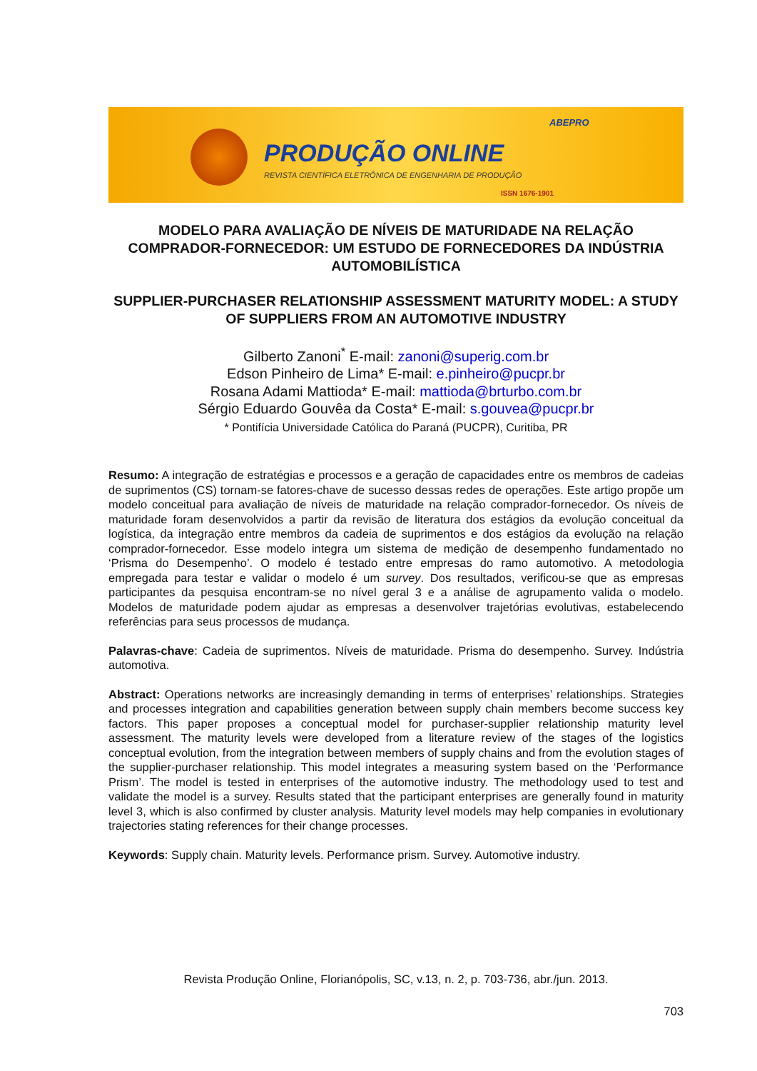ABEPRO
PRODUÇÃO ONLINE
REVISTA CIENTÍFICA ELETRÔNICA DE ENGENHARIA DE PRODUÇÃO
ISSN 1676-1901
MODELO PARA AVALIAÇÃO DE NÍVEIS DE MATURIDADE NA RELAÇÃO COMPRADOR-FORNECEDOR: UM ESTUDO DE FORNECEDORES DA INDÚSTRIA AUTOMOBILÍSTICA
SUPPLIER-PURCHASER RELATIONSHIP ASSESSMENT MATURITY MODEL: A STUDY OF SUPPLIERS FROM AN AUTOMOTIVE INDUSTRY
Gilberto Zanoni<sup>*</sup> E-mail: zanoni@superig.com.br
Edson Pinheiro de Lima* E-mail: e.pinheiro@pucpr.br
Rosana Adami Mattioda* E-mail: mattioda@brturbo.com.br
Sérgio Eduardo Gouvêa da Costa* E-mail: s.gouvea@pucpr.br
* Pontifícia Universidade Católica do Paraná (PUCPR), Curitiba, PR
Resumo: A integração de estratégias e processos e a geração de capacidades entre os membros de cadeias de suprimentos (CS) tornam-se fatores-chave de sucesso dessas redes de operações. Este artigo propõe um modelo conceitual para avaliação de níveis de maturidade na relação comprador-fornecedor. Os níveis de maturidade foram desenvolvidos a partir da revisão de literatura dos estágios da evolução conceitual da logística, da integração entre membros da cadeia de suprimentos e dos estágios da evolução na relação comprador-fornecedor. Esse modelo integra um sistema de medição de desempenho fundamentado no ‘Prisma do Desempenho’. O modelo é testado entre empresas do ramo automotivo. A metodologia empregada para testar e validar o modelo é um survey. Dos resultados, verificou-se que as empresas participantes da pesquisa encontram-se no nível geral 3 e a análise de agrupamento valida o modelo. Modelos de maturidade podem ajudar as empresas a desenvolver trajetórias evolutivas, estabelecendo referências para seus processos de mudança.
Palavras-chave: Cadeia de suprimentos. Níveis de maturidade. Prisma do desempenho. Survey. Indústria automotiva.
Abstract: Operations networks are increasingly demanding in terms of enterprises’ relationships. Strategies and processes integration and capabilities generation between supply chain members become success key factors. This paper proposes a conceptual model for purchaser-supplier relationship maturity level assessment. The maturity levels were developed from a literature review of the stages of the logistics conceptual evolution, from the integration between members of supply chains and from the evolution stages of the supplier-purchaser relationship. This model integrates a measuring system based on the ‘Performance Prism’. The model is tested in enterprises of the automotive industry. The methodology used to test and validate the model is a survey. Results stated that the participant enterprises are generally found in maturity level 3, which is also confirmed by cluster analysis. Maturity level models may help companies in evolutionary trajectories stating references for their change processes.
Keywords: Supply chain. Maturity levels. Performance prism. Survey. Automotive industry.
Revista Produção Online, Florianópolis, SC, v.13, n. 2, p. 703-736, abr./jun. 2013.
703